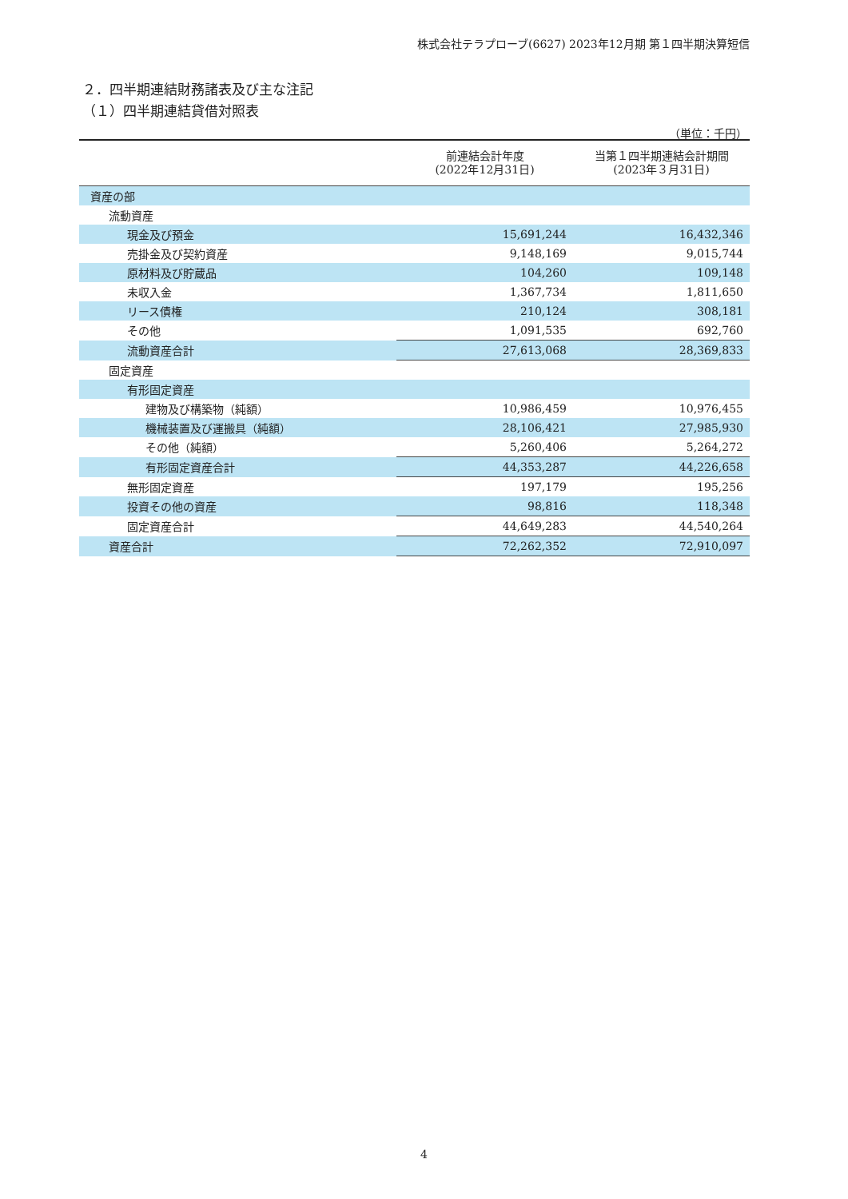株式会社テラプローブ(6627) 2023年12月期 第１四半期決算短信
２．四半期連結財務諸表及び主な注記
（１）四半期連結貸借対照表
（単位：千円）
| | 前連結会計年度 (2022年12月31日) | 当第１四半期連結会計期間 (2023年３月31日) |
| --- | --- | --- |
| 資産の部 | | |
| 流動資産 | | |
| 現金及び預金 | 15,691,244 | 16,432,346 |
| 売掛金及び契約資産 | 9,148,169 | 9,015,744 |
| 原材料及び貯蔵品 | 104,260 | 109,148 |
| 未収入金 | 1,367,734 | 1,811,650 |
| リース債権 | 210,124 | 308,181 |
| その他 | 1,091,535 | 692,760 |
| 流動資産合計 | 27,613,068 | 28,369,833 |
| 固定資産 | | |
| 有形固定資産 | | |
| 建物及び構築物（純額） | 10,986,459 | 10,976,455 |
| 機械装置及び運搬具（純額） | 28,106,421 | 27,985,930 |
| その他（純額） | 5,260,406 | 5,264,272 |
| 有形固定資産合計 | 44,353,287 | 44,226,658 |
| 無形固定資産 | 197,179 | 195,256 |
| 投資その他の資産 | 98,816 | 118,348 |
| 固定資産合計 | 44,649,283 | 44,540,264 |
| 資産合計 | 72,262,352 | 72,910,097 |
4